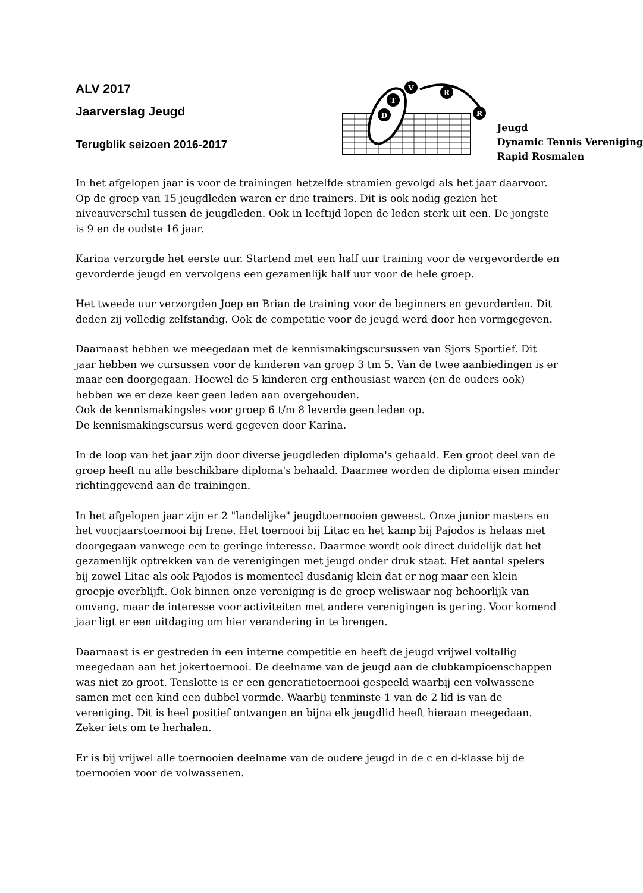ALV 2017
Jaarverslag Jeugd
Terugblik seizoen 2016-2017
T
V
R
R
D
Jeugd
Dynamic Tennis Vereniging
Rapid Rosmalen
In het afgelopen jaar is voor de trainingen hetzelfde stramien gevolgd als het jaar daarvoor. Op de groep van 15 jeugdleden waren er drie trainers. Dit is ook nodig gezien het niveauverschil tussen de jeugdleden. Ook in leeftijd lopen de leden sterk uit een. De jongste is 9 en de oudste 16 jaar.
Karina verzorgde het eerste uur. Startend met een half uur training voor de vergevorderde en gevorderde jeugd en vervolgens een gezamenlijk half uur voor de hele groep.
Het tweede uur verzorgden Joep en Brian de training voor de beginners en gevorderden. Dit deden zij volledig zelfstandig. Ook de competitie voor de jeugd werd door hen vormgegeven.
Daarnaast hebben we meegedaan met de kennismakingscursussen van Sjors Sportief. Dit jaar hebben we cursussen voor de kinderen van groep 3 tm 5. Van de twee aanbiedingen is er maar een doorgegaan. Hoewel de 5 kinderen erg enthousiast waren (en de ouders ook) hebben we er deze keer geen leden aan overgehouden.
Ook de kennismakingsles voor groep 6 t/m 8 leverde geen leden op.
De kennismakingscursus werd gegeven door Karina.
In de loop van het jaar zijn door diverse jeugdleden diploma's gehaald. Een groot deel van de groep heeft nu alle beschikbare diploma's behaald. Daarmee worden de diploma eisen minder richtinggevend aan de trainingen.
In het afgelopen jaar zijn er 2 "landelijke" jeugdtoernooien geweest. Onze junior masters en het voorjaarstoernooi bij Irene. Het toernooi bij Litac en het kamp bij Pajodos is helaas niet doorgegaan vanwege een te geringe interesse. Daarmee wordt ook direct duidelijk dat het gezamenlijk optrekken van de verenigingen met jeugd onder druk staat. Het aantal spelers bij zowel Litac als ook Pajodos is momenteel dusdanig klein dat er nog maar een klein groepje overblijft. Ook binnen onze vereniging is de groep weliswaar nog behoorlijk van omvang, maar de interesse voor activiteiten met andere verenigingen is gering. Voor komend jaar ligt er een uitdaging om hier verandering in te brengen.
Daarnaast is er gestreden in een interne competitie en heeft de jeugd vrijwel voltallig meegedaan aan het jokertoernooi. De deelname van de jeugd aan de clubkampioenschappen was niet zo groot. Tenslotte is er een generatietoernooi gespeeld waarbij een volwassene samen met een kind een dubbel vormde. Waarbij tenminste 1 van de 2 lid is van de vereniging. Dit is heel positief ontvangen en bijna elk jeugdlid heeft hieraan meegedaan. Zeker iets om te herhalen.
Er is bij vrijwel alle toernooien deelname van de oudere jeugd in de c en d-klasse bij de toernooien voor de volwassenen.